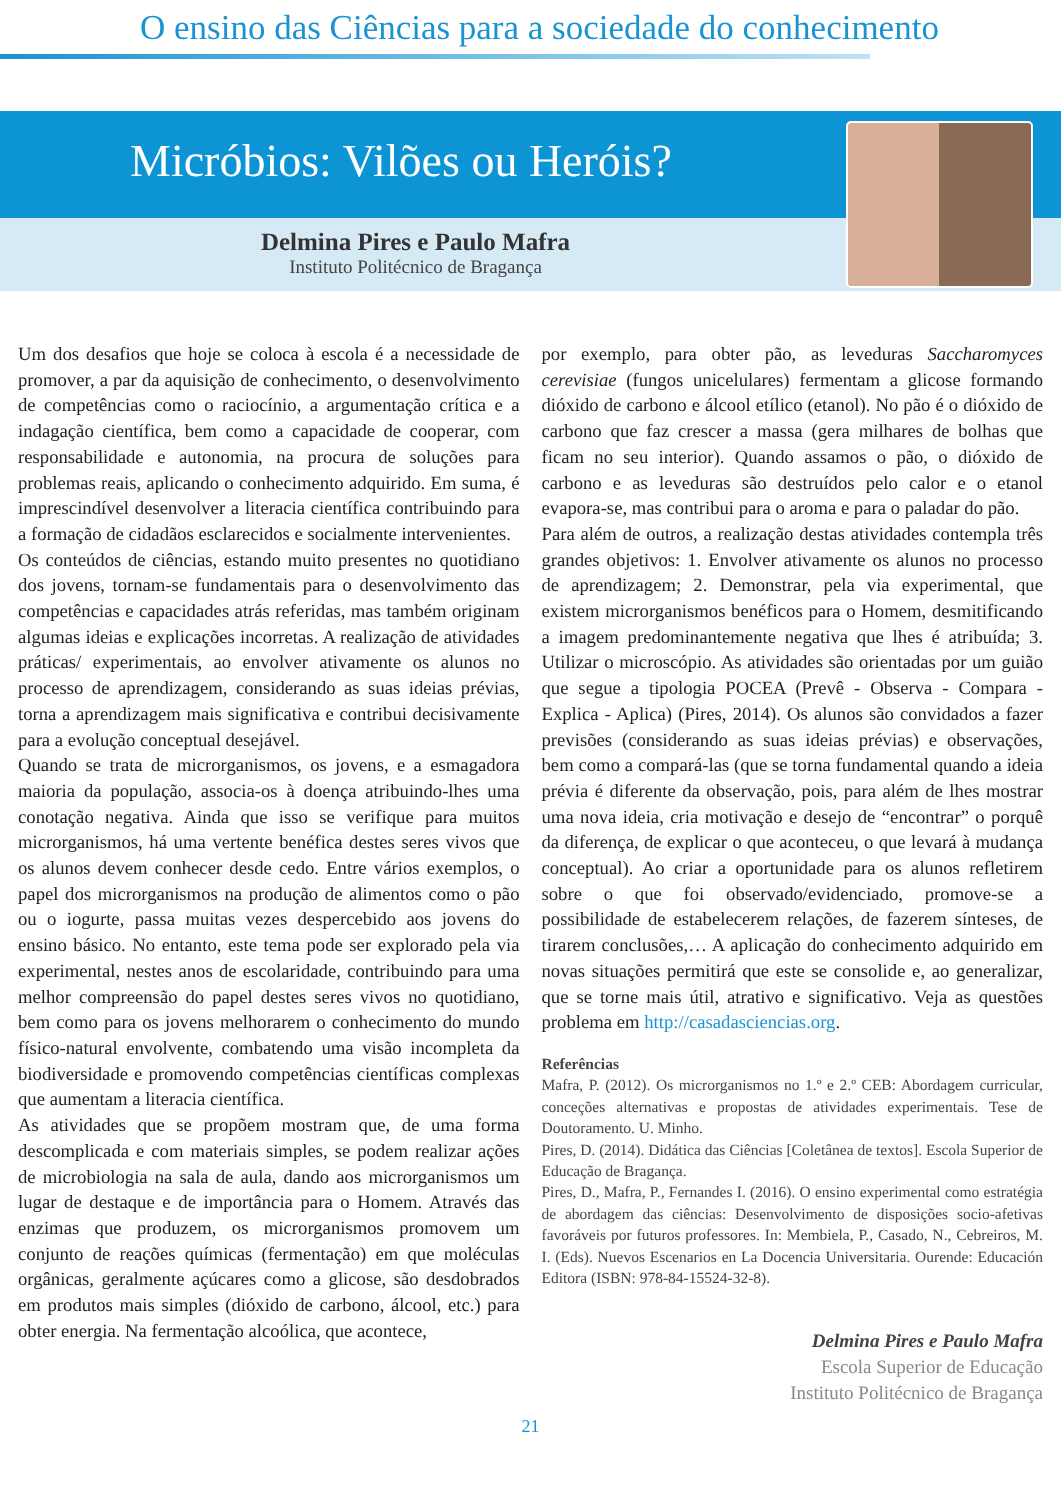O ensino das Ciências para a sociedade do conhecimento
Micróbios: Vilões ou Heróis?
Delmina Pires e Paulo Mafra
Instituto Politécnico de Bragança
Um dos desafios que hoje se coloca à escola é a necessidade de promover, a par da aquisição de conhecimento, o desenvolvimento de competências como o raciocínio, a argumentação crítica e a indagação científica, bem como a capacidade de cooperar, com responsabilidade e autonomia, na procura de soluções para problemas reais, aplicando o conhecimento adquirido. Em suma, é imprescindível desenvolver a literacia científica contribuindo para a formação de cidadãos esclarecidos e socialmente intervenientes.
Os conteúdos de ciências, estando muito presentes no quotidiano dos jovens, tornam-se fundamentais para o desenvolvimento das competências e capacidades atrás referidas, mas também originam algumas ideias e explicações incorretas. A realização de atividades práticas/ experimentais, ao envolver ativamente os alunos no processo de aprendizagem, considerando as suas ideias prévias, torna a aprendizagem mais significativa e contribui decisivamente para a evolução conceptual desejável.
Quando se trata de microrganismos, os jovens, e a esmagadora maioria da população, associa-os à doença atribuindo-lhes uma conotação negativa. Ainda que isso se verifique para muitos microrganismos, há uma vertente benéfica destes seres vivos que os alunos devem conhecer desde cedo. Entre vários exemplos, o papel dos microrganismos na produção de alimentos como o pão ou o iogurte, passa muitas vezes despercebido aos jovens do ensino básico. No entanto, este tema pode ser explorado pela via experimental, nestes anos de escolaridade, contribuindo para uma melhor compreensão do papel destes seres vivos no quotidiano, bem como para os jovens melhorarem o conhecimento do mundo físico-natural envolvente, combatendo uma visão incompleta da biodiversidade e promovendo competências científicas complexas que aumentam a literacia científica.
As atividades que se propõem mostram que, de uma forma descomplicada e com materiais simples, se podem realizar ações de microbiologia na sala de aula, dando aos microrganismos um lugar de destaque e de importância para o Homem. Através das enzimas que produzem, os microrganismos promovem um conjunto de reações químicas (fermentação) em que moléculas orgânicas, geralmente açúcares como a glicose, são desdobrados em produtos mais simples (dióxido de carbono, álcool, etc.) para obter energia. Na fermentação alcoólica, que acontece,
por exemplo, para obter pão, as leveduras Saccharomyces cerevisiae (fungos unicelulares) fermentam a glicose formando dióxido de carbono e álcool etílico (etanol). No pão é o dióxido de carbono que faz crescer a massa (gera milhares de bolhas que ficam no seu interior). Quando assamos o pão, o dióxido de carbono e as leveduras são destruídos pelo calor e o etanol evapora-se, mas contribui para o aroma e para o paladar do pão.
Para além de outros, a realização destas atividades contempla três grandes objetivos: 1. Envolver ativamente os alunos no processo de aprendizagem; 2. Demonstrar, pela via experimental, que existem microrganismos benéficos para o Homem, desmitificando a imagem predominantemente negativa que lhes é atribuída; 3. Utilizar o microscópio. As atividades são orientadas por um guião que segue a tipologia POCEA (Prevê - Observa - Compara - Explica - Aplica) (Pires, 2014). Os alunos são convidados a fazer previsões (considerando as suas ideias prévias) e observações, bem como a compará-las (que se torna fundamental quando a ideia prévia é diferente da observação, pois, para além de lhes mostrar uma nova ideia, cria motivação e desejo de “encontrar” o porquê da diferença, de explicar o que aconteceu, o que levará à mudança conceptual). Ao criar a oportunidade para os alunos refletirem sobre o que foi observado/evidenciado, promove-se a possibilidade de estabelecerem relações, de fazerem sínteses, de tirarem conclusões,… A aplicação do conhecimento adquirido em novas situações permitirá que este se consolide e, ao generalizar, que se torne mais útil, atrativo e significativo. Veja as questões problema em http://casadasciencias.org.
Referências
Mafra, P. (2012). Os microrganismos no 1.º e 2.º CEB: Abordagem curricular, conceções alternativas e propostas de atividades experimentais. Tese de Doutoramento. U. Minho.
Pires, D. (2014). Didática das Ciências [Coletânea de textos]. Escola Superior de Educação de Bragança.
Pires, D., Mafra, P., Fernandes I. (2016). O ensino experimental como estratégia de abordagem das ciências: Desenvolvimento de disposições socio-afetivas favoráveis por futuros professores. In: Membiela, P., Casado, N., Cebreiros, M. I. (Eds). Nuevos Escenarios en La Docencia Universitaria. Ourende: Educación Editora (ISBN: 978-84-15524-32-8).
Delmina Pires e Paulo Mafra
Escola Superior de Educação
Instituto Politécnico de Bragança
21